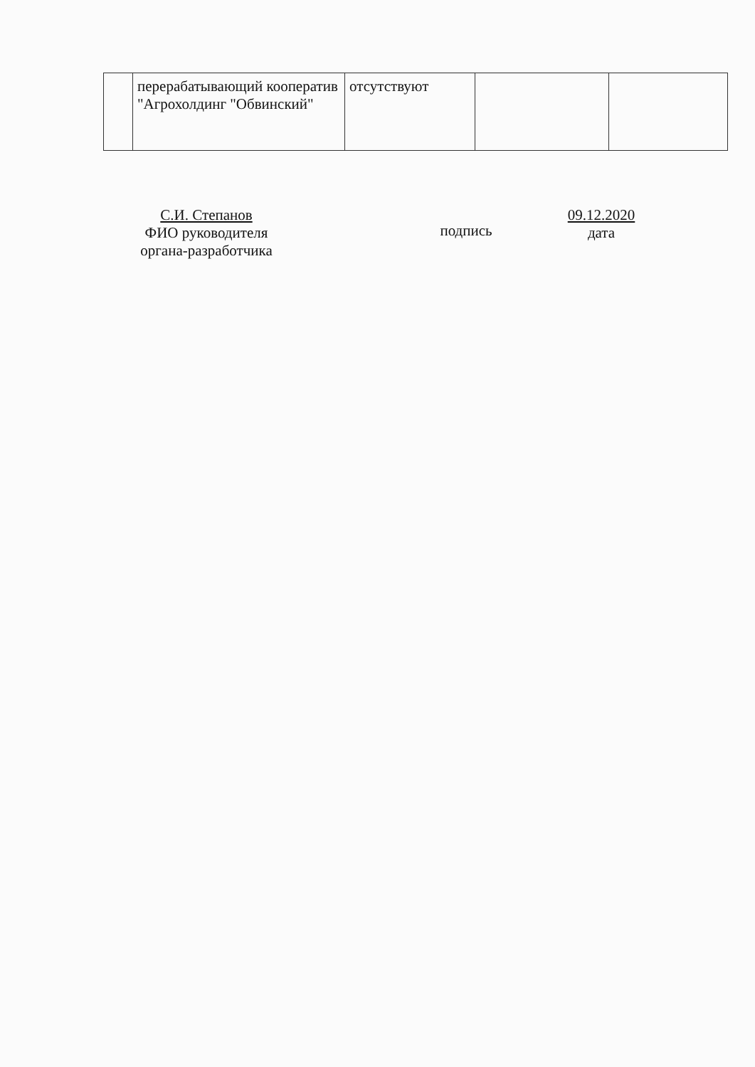| | перерабатывающий кооператив "Агрохолдинг "Обвинский" | отсутствуют | | |
С.И. Степанов
ФИО руководителя
органа-разработчика
подпись
09.12.2020
дата